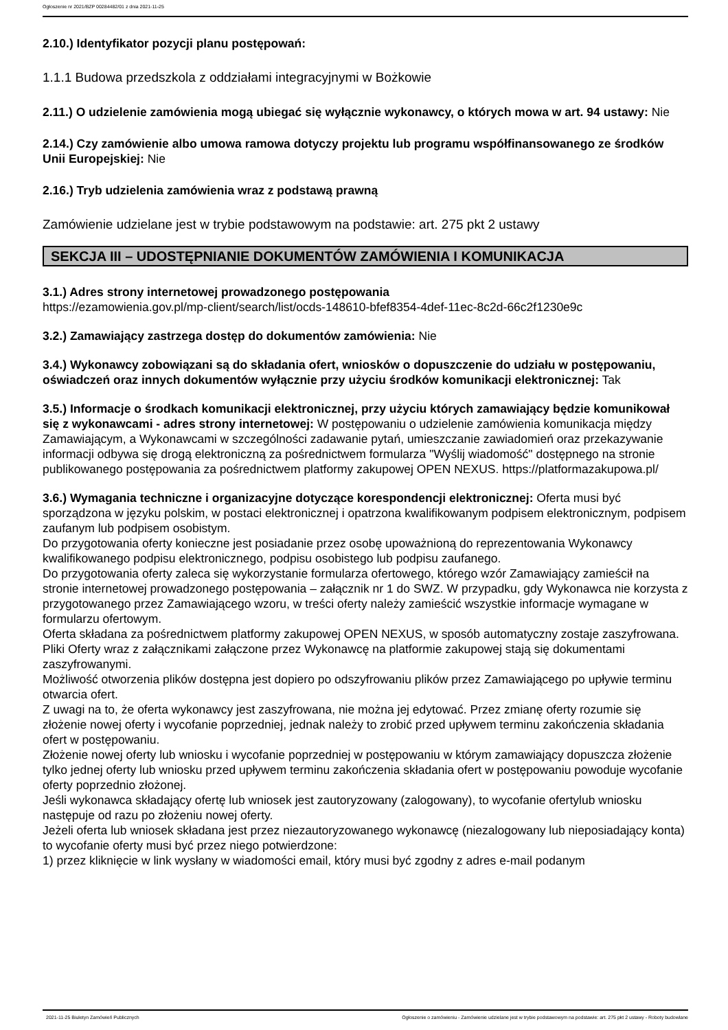Ogłoszenie nr 2021/BZP 00284482/01 z dnia 2021-11-25
2.10.) Identyfikator pozycji planu postępowań:
1.1.1 Budowa przedszkola z oddziałami integracyjnymi w Bożkowie
2.11.) O udzielenie zamówienia mogą ubiegać się wyłącznie wykonawcy, o których mowa w art. 94 ustawy: Nie
2.14.) Czy zamówienie albo umowa ramowa dotyczy projektu lub programu współfinansowanego ze środków Unii Europejskiej: Nie
2.16.) Tryb udzielenia zamówienia wraz z podstawą prawną
Zamówienie udzielane jest w trybie podstawowym na podstawie: art. 275 pkt 2 ustawy
SEKCJA III – UDOSTĘPNIANIE DOKUMENTÓW ZAMÓWIENIA I KOMUNIKACJA
3.1.) Adres strony internetowej prowadzonego postępowania
https://ezamowienia.gov.pl/mp-client/search/list/ocds-148610-bfef8354-4def-11ec-8c2d-66c2f1230e9c
3.2.) Zamawiający zastrzega dostęp do dokumentów zamówienia: Nie
3.4.) Wykonawcy zobowiązani są do składania ofert, wniosków o dopuszczenie do udziału w postępowaniu, oświadczeń oraz innych dokumentów wyłącznie przy użyciu środków komunikacji elektronicznej: Tak
3.5.) Informacje o środkach komunikacji elektronicznej, przy użyciu których zamawiający będzie komunikował się z wykonawcami - adres strony internetowej: W postępowaniu o udzielenie zamówienia komunikacja między Zamawiającym, a Wykonawcami w szczególności zadawanie pytań, umieszczanie zawiadomień oraz przekazywanie informacji odbywa się drogą elektroniczną za pośrednictwem formularza "Wyślij wiadomość" dostępnego na stronie publikowanego postępowania za pośrednictwem platformy zakupowej OPEN NEXUS. https://platformazakupowa.pl/
3.6.) Wymagania techniczne i organizacyjne dotyczące korespondencji elektronicznej: Oferta musi być sporządzona w języku polskim, w postaci elektronicznej i opatrzona kwalifikowanym podpisem elektronicznym, podpisem zaufanym lub podpisem osobistym.
Do przygotowania oferty konieczne jest posiadanie przez osobę upoważnioną do reprezentowania Wykonawcy kwalifikowanego podpisu elektronicznego, podpisu osobistego lub podpisu zaufanego.
Do przygotowania oferty zaleca się wykorzystanie formularza ofertowego, którego wzór Zamawiający zamieścił na stronie internetowej prowadzonego postępowania – załącznik nr 1 do SWZ. W przypadku, gdy Wykonawca nie korzysta z przygotowanego przez Zamawiającego wzoru, w treści oferty należy zamieścić wszystkie informacje wymagane w formularzu ofertowym.
Oferta składana za pośrednictwem platformy zakupowej OPEN NEXUS, w sposób automatyczny zostaje zaszyfrowana. Pliki Oferty wraz z załącznikami załączone przez Wykonawcę na platformie zakupowej stają się dokumentami zaszyfrowanymi.
Możliwość otworzenia plików dostępna jest dopiero po odszyfrowaniu plików przez Zamawiającego po upływie terminu otwarcia ofert.
Z uwagi na to, że oferta wykonawcy jest zaszyfrowana, nie można jej edytować. Przez zmianę oferty rozumie się złożenie nowej oferty i wycofanie poprzedniej, jednak należy to zrobić przed upływem terminu zakończenia składania ofert w postępowaniu.
Złożenie nowej oferty lub wniosku i wycofanie poprzedniej w postępowaniu w którym zamawiający dopuszcza złożenie tylko jednej oferty lub wniosku przed upływem terminu zakończenia składania ofert w postępowaniu powoduje wycofanie oferty poprzednio złożonej.
Jeśli wykonawca składający ofertę lub wniosek jest zautoryzowany (zalogowany), to wycofanie ofertylub wniosku następuje od razu po złożeniu nowej oferty.
Jeżeli oferta lub wniosek składana jest przez niezautoryzowanego wykonawcę (niezalogowany lub nieposiadający konta) to wycofanie oferty musi być przez niego potwierdzone:
1) przez kliknięcie w link wysłany w wiadomości email, który musi być zgodny z adres e-mail podanym
2021-11-25 Biuletyn Zamówień Publicznych Ogłoszenie o zamówieniu - Zamówienie udzielane jest w trybie podstawowym na podstawie: art. 275 pkt 2 ustawy - Roboty budowlane